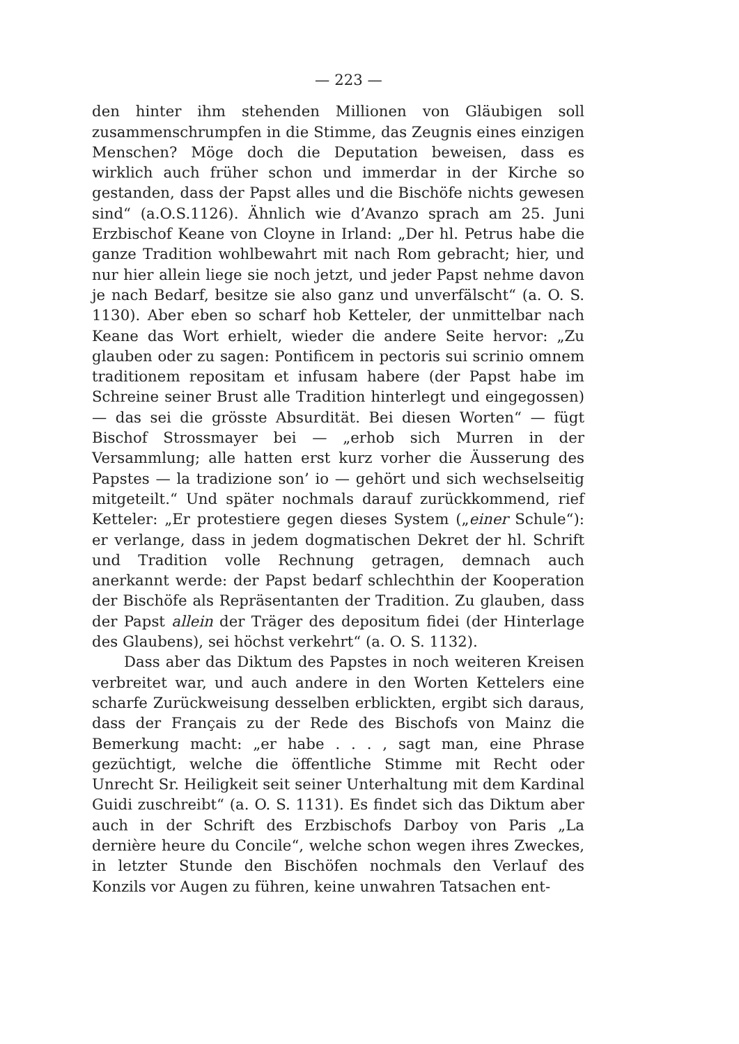— 223 —
den hinter ihm stehenden Millionen von Gläubigen soll zusammenschrumpfen in die Stimme, das Zeugnis eines einzigen Menschen? Möge doch die Deputation beweisen, dass es wirklich auch früher schon und immerdar in der Kirche so gestanden, dass der Papst alles und die Bischöfe nichts gewesen sind“ (a.O.S.1126). Ähnlich wie d’Avanzo sprach am 25. Juni Erzbischof Keane von Cloyne in Irland: „Der hl. Petrus habe die ganze Tradition wohlbewahrt mit nach Rom gebracht; hier, und nur hier allein liege sie noch jetzt, und jeder Papst nehme davon je nach Bedarf, besitze sie also ganz und unverfälscht“ (a. O. S. 1130). Aber eben so scharf hob Ketteler, der unmittelbar nach Keane das Wort erhielt, wieder die andere Seite hervor: „Zu glauben oder zu sagen: Pontificem in pectoris sui scrinio omnem traditionem repositam et infusam habere (der Papst habe im Schreine seiner Brust alle Tradition hinterlegt und eingegossen) — das sei die grösste Absurdität. Bei diesen Worten“ — fügt Bischof Strossmayer bei — „erhob sich Murren in der Versammlung; alle hatten erst kurz vorher die Äusserung des Papstes — la tradizione son’ io — gehört und sich wechselseitig mitgeteilt.“ Und später nochmals darauf zurückkommend, rief Ketteler: „Er protestiere gegen dieses System („einer Schule“): er verlange, dass in jedem dogmatischen Dekret der hl. Schrift und Tradition volle Rechnung getragen, demnach auch anerkannt werde: der Papst bedarf schlechthin der Kooperation der Bischöfe als Repräsentanten der Tradition. Zu glauben, dass der Papst allein der Träger des depositum fidei (der Hinterlage des Glaubens), sei höchst verkehrt“ (a. O. S. 1132).
Dass aber das Diktum des Papstes in noch weiteren Kreisen verbreitet war, und auch andere in den Worten Kettelers eine scharfe Zurückweisung desselben erblickten, ergibt sich daraus, dass der Français zu der Rede des Bischofs von Mainz die Bemerkung macht: „er habe . . . , sagt man, eine Phrase gezüchtigt, welche die öffentliche Stimme mit Recht oder Unrecht Sr. Heiligkeit seit seiner Unterhaltung mit dem Kardinal Guidi zuschreibt“ (a. O. S. 1131). Es findet sich das Diktum aber auch in der Schrift des Erzbischofs Darboy von Paris „La dernière heure du Concile“, welche schon wegen ihres Zweckes, in letzter Stunde den Bischöfen nochmals den Verlauf des Konzils vor Augen zu führen, keine unwahren Tatsachen ent-